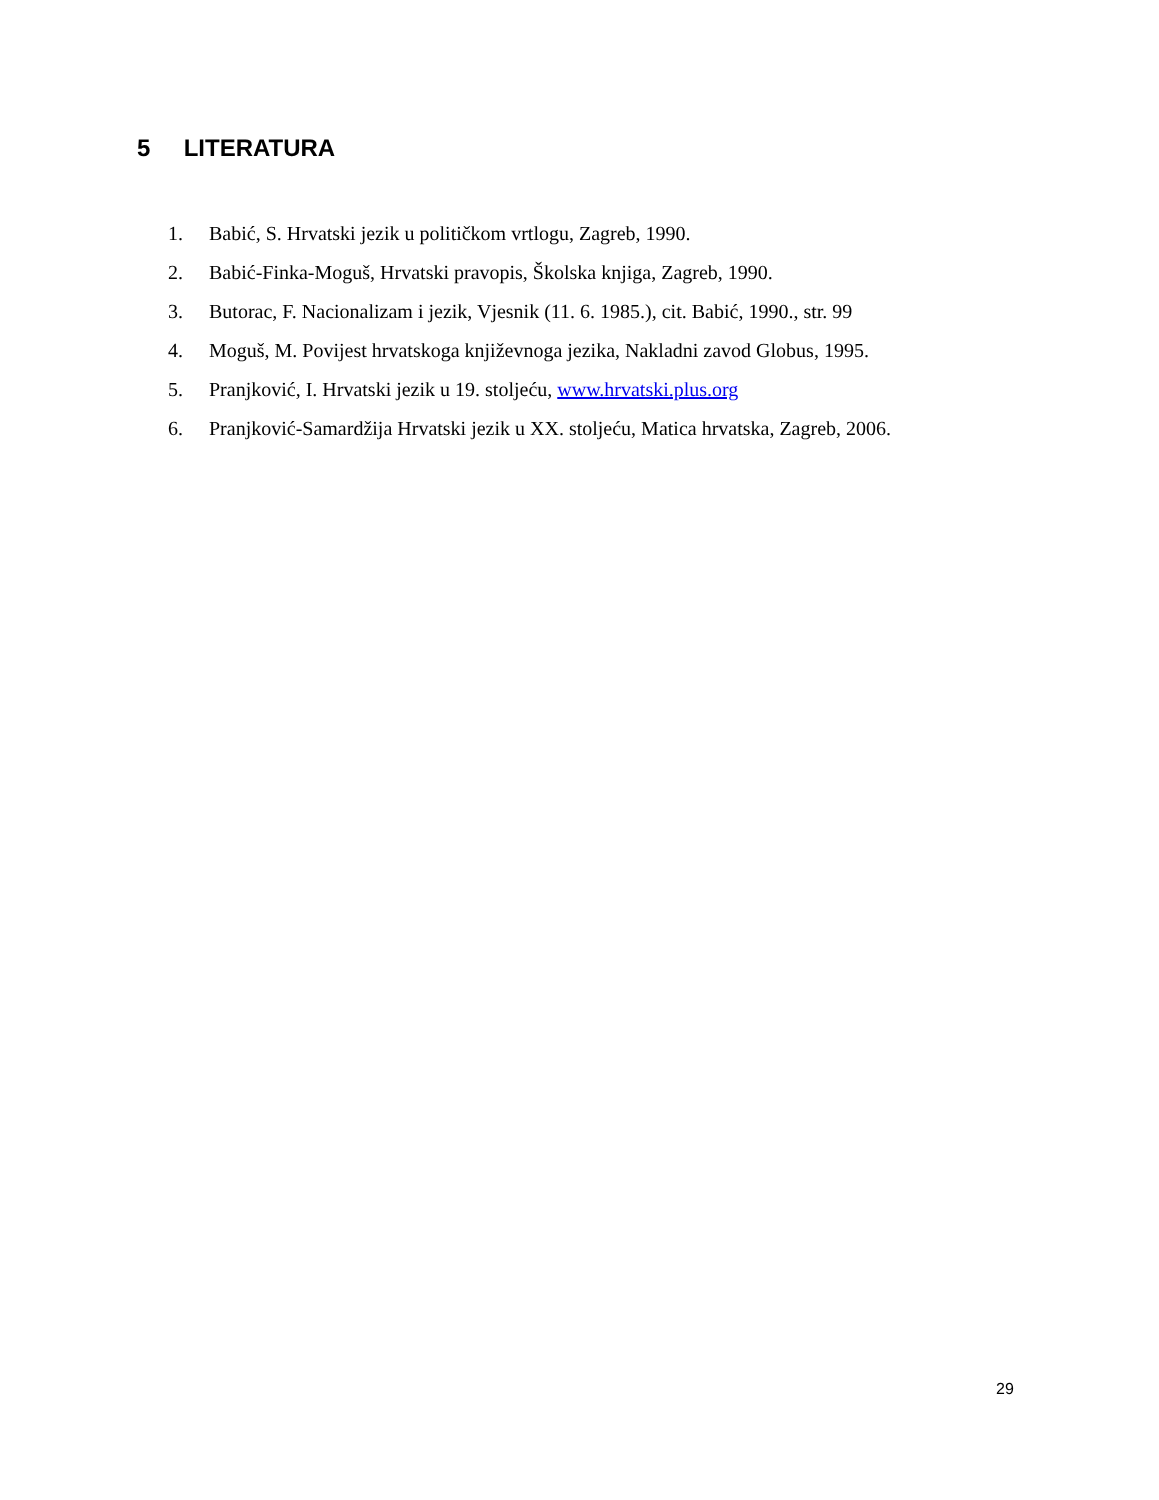5 LITERATURA
1. Babić, S. Hrvatski jezik u političkom vrtlogu, Zagreb, 1990.
2. Babić-Finka-Moguš, Hrvatski pravopis, Školska knjiga, Zagreb, 1990.
3. Butorac, F. Nacionalizam i jezik, Vjesnik (11. 6. 1985.), cit. Babić, 1990., str. 99
4. Moguš, M. Povijest hrvatskoga književnoga jezika, Nakladni zavod Globus, 1995.
5. Pranjković, I. Hrvatski jezik u 19. stoljeću, www.hrvatski.plus.org
6. Pranjković-Samardžija Hrvatski jezik u XX. stoljeću, Matica hrvatska, Zagreb, 2006.
29